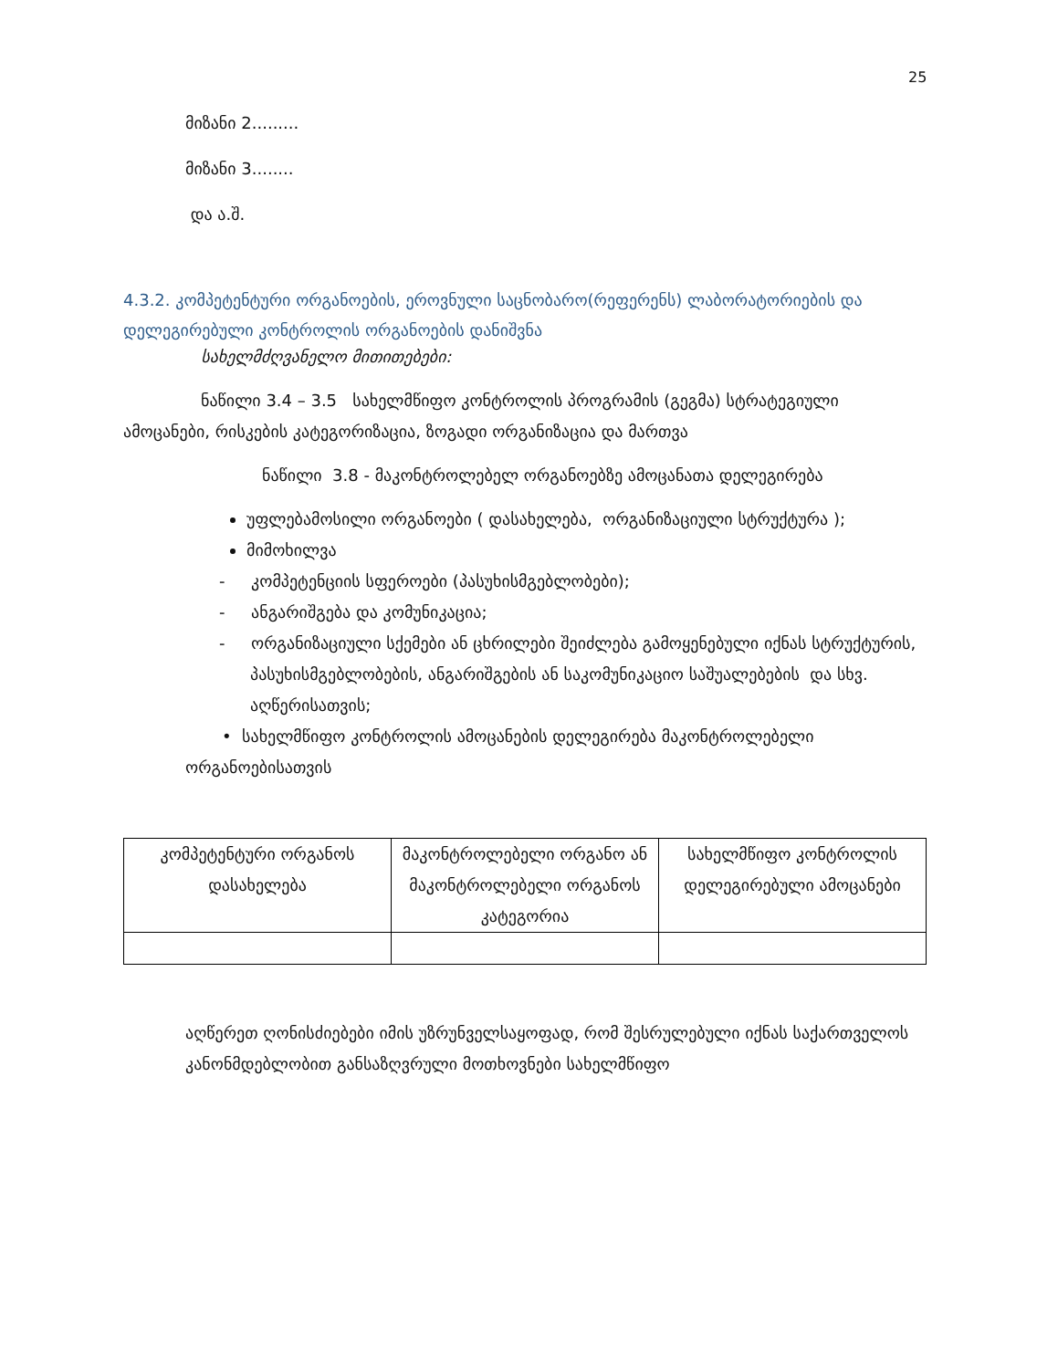25
მიზანი 2.........
მიზანი 3........
და ა.შ.
4.3.2. კომპეტენტური ორგანოების, ეროვნული საცნობარო(რეფერენს) ლაბორატორიების და დელეგირებული კონტროლის ორგანოების დანიშვნა
სახელმძღვანელო მითითებები:
ნაწილი 3.4 – 3.5 სახელმწიფო კონტროლის პროგრამის (გეგმა) სტრატეგიული ამოცანები, რისკების კატეგორიზაცია, ზოგადი ორგანიზაცია და მართვა
ნაწილი 3.8 - მაკონტროლებელ ორგანოებზე ამოცანათა დელეგირება
უფლებამოსილი ორგანოები ( დასახელება, ორგანიზაციული სტრუქტურა );
მიმოხილვა
- კომპეტენციის სფეროები (პასუხისმგებლობები);
- ანგარიშგება და კომუნიკაცია;
- ორგანიზაციული სქემები ან ცხრილები შეიძლება გამოყენებული იქნას სტრუქტურის, პასუხისმგებლობების, ანგარიშგების ან საკომუნიკაციო საშუალებების და სხვ. აღწერისათვის;
• სახელმწიფო კონტროლის ამოცანების დელეგირება მაკონტროლებელი ორგანოებისათვის
| კომპეტენტური ორგანოს დასახელება | მაკონტროლებელი ორგანო ან მაკონტროლებელი ორგანოს კატეგორია | სახელმწიფო კონტროლის დელეგირებული ამოცანები |
აღწერეთ ღონისძიებები იმის უზრუნველსაყოფად, რომ შესრულებული იქნას საქართველოს კანონმდებლობით განსაზღვრული მოთხოვნები სახელმწიფო